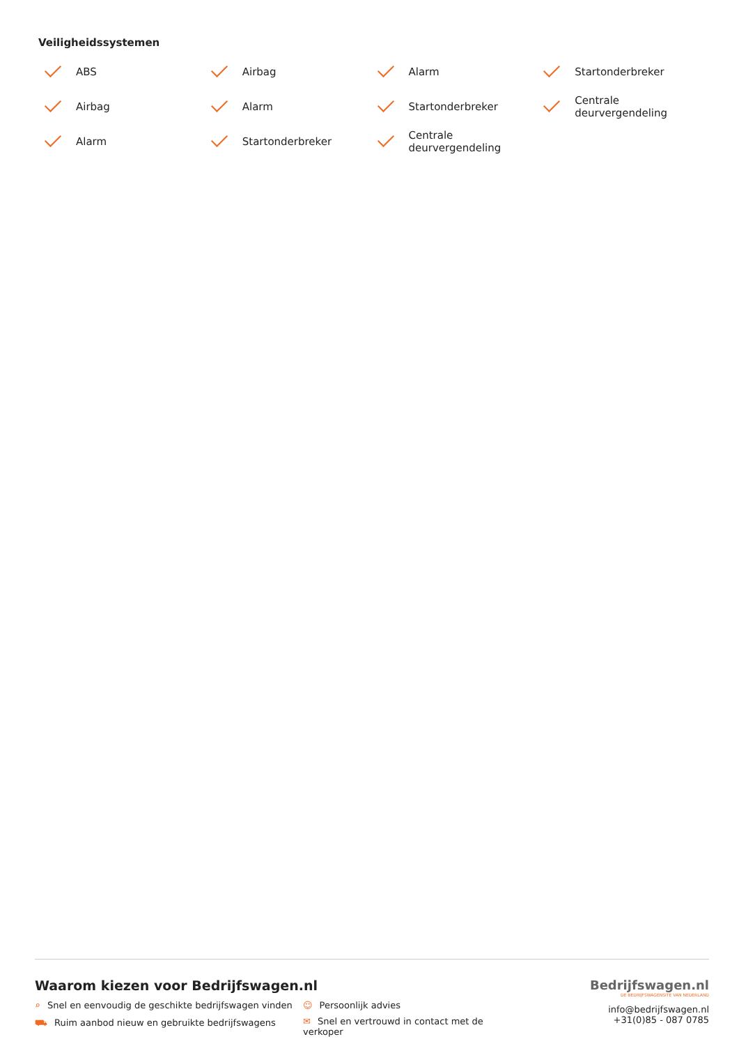Veiligheidssystemen
ABS
Airbag
Alarm
Startonderbreker
Airbag
Alarm
Startonderbreker
Centrale
deurvergendeling
Alarm
Startonderbreker
Centrale
deurvergendeling
Waarom kiezen voor Bedrijfswagen.nl
⌕ Snel en eenvoudig de geschikte bedrijfswagen vinden
☺ Persoonlijk advies
⛟ Ruim aanbod nieuw en gebruikte bedrijfswagens
✉ Snel en vertrouwd in contact met de verkoper
Bedrijfswagen.nl
DE BEDRIJFSWAGENSITE VAN NEDERLAND
info@bedrijfswagen.nl
+31(0)85 - 087 0785